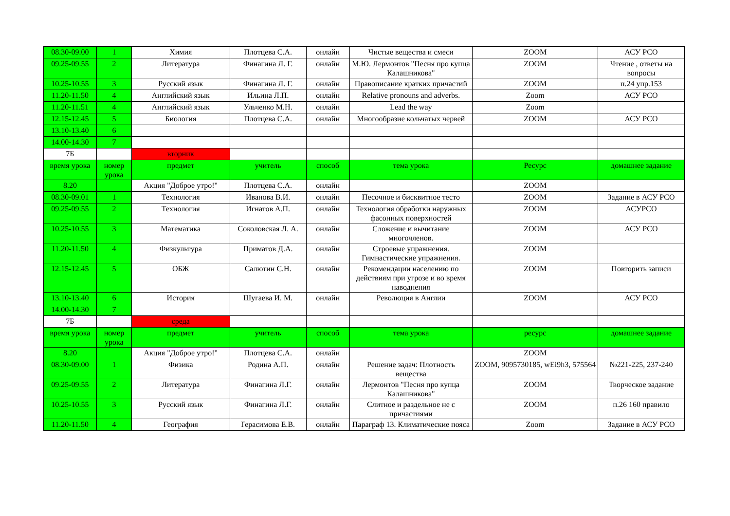| 08.30-09.00 | 1 | Химия | Плотцева С.А. | онлайн | Чистые вещества и смеси | ZOOM | АСУ РСО |
| 09.25-09.55 | 2 | Литература | Финагина Л. Г. | онлайн | М.Ю. Лермонтов "Песня про купца Калашникова" | ZOOM | Чтение , ответы на вопросы |
| 10.25-10.55 | 3 | Русский язык | Финагина Л. Г. | онлайн | Правописание кратких причастий | ZOOM | п.24 упр.153 |
| 11.20-11.50 | 4 | Английский язык | Ильина Л.П. | онлайн | Relative pronouns and adverbs. | Zoom | АСУ РСО |
| 11.20-11.51 | 4 | Английский язык | Ульченко М.Н. | онлайн | Lead the way | Zoom | |
| 12.15-12.45 | 5 | Биология | Плотцева С.А. | онлайн | Многообразие кольчатых червей | ZOOM | АСУ РСО |
| 13.10-13.40 | 6 | | | | | | |
| 14.00-14.30 | 7 | | | | | | |
| 7Б | | вторник | | | | | |
| время урока | номер урока | предмет | учитель | способ | тема урока | Ресурс | домашнее задание |
| 8.20 | | Акция "Доброе утро!" | Плотцева С.А. | онлайн | | ZOOM | |
| 08.30-09.01 | 1 | Технология | Иванова В.И. | онлайн | Песочное и бисквитное тесто | ZOOM | Задание в АСУ РСО |
| 09.25-09.55 | 2 | Технология | Игнатов А.П. | онлайн | Технология обработки наружных фасонных поверхностей | ZOOM | АСУРСО |
| 10.25-10.55 | 3 | Математика | Соколовская Л. А. | онлайн | Сложение и вычитание многочленов. | ZOOM | АСУ РСО |
| 11.20-11.50 | 4 | Физкультура | Приматов Д.А. | онлайн | Строевые упражнения. Гимнастические упражнения. | ZOOM | |
| 12.15-12.45 | 5 | ОБЖ | Салютин С.Н. | онлайн | Рекомендации населению по действиям при угрозе и во время наводнения | ZOOM | Повторить записи |
| 13.10-13.40 | 6 | История | Шугаева И. М. | онлайн | Революция в Англии | ZOOM | АСУ РСО |
| 14.00-14.30 | 7 | | | | | | |
| 7Б | | среда | | | | | |
| время урока | номер урока | предмет | учитель | способ | тема урока | ресурс | домашнее задание |
| 8.20 | | Акция "Доброе утро!" | Плотцева С.А. | онлайн | | ZOOM | |
| 08.30-09.00 | 1 | Физика | Родина А.П. | онлайн | Решение задач: Плотность вещества | ZOOM, 9095730185, wEi9h3, 575564 | №221-225, 237-240 |
| 09.25-09.55 | 2 | Литература | Финагина Л.Г. | онлайн | Лермонтов "Песня про купца Калашникова" | ZOOM | Творческое задание |
| 10.25-10.55 | 3 | Русский язык | Финагина Л.Г. | онлайн | Слитное и раздельное не с причастиями | ZOOM | п.26 160 правило |
| 11.20-11.50 | 4 | География | Герасимова Е.В. | онлайн | Параграф 13. Климатические пояса | Zoom | Задание в АСУ РСО |